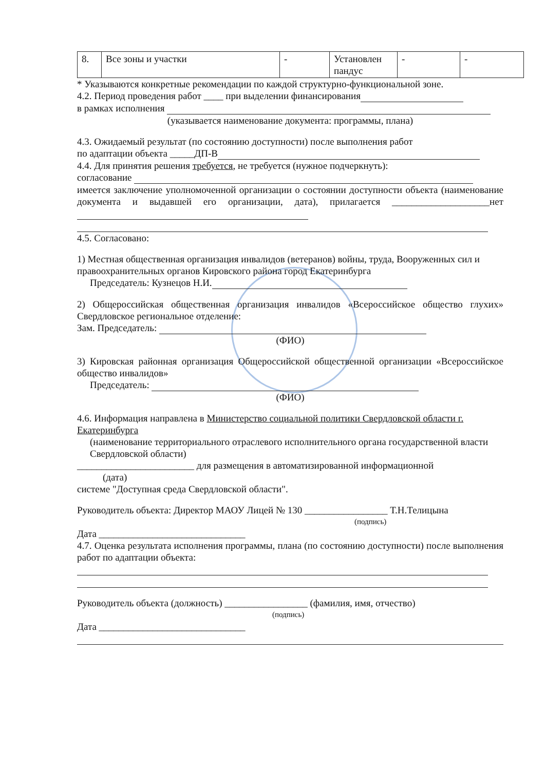| 8. | Все зоны и участки | - | Установлен пандус | - | - |
* Указываются конкретные рекомендации по каждой структурно-функциональной зоне.
4.2. Период проведения работ ____ при выделении финансирования
в рамках исполнения
(указывается наименование документа: программы, плана)
4.3. Ожидаемый результат (по состоянию доступности) после выполнения работ
по адаптации объекта _____ДП-В
4.4. Для принятия решения требуется, не требуется (нужное подчеркнуть):
согласование
имеется заключение уполномоченной организации о состоянии доступности объекта (наименование документа и выдавшей его организации, дата), прилагается ____________________нет
4.5. Согласовано:
1) Местная общественная организация инвалидов (ветеранов) войны, труда, Вооруженных сил и правоохранительных органов Кировского района город Екатеринбурга
Председатель: Кузнецов Н.И.
2) Общероссийская общественная организация инвалидов «Всероссийское общество глухих» Свердловское региональное отделение:
Зам. Председатель:
(ФИО)
3) Кировская районная организация Общероссийской общественной организации «Всероссийское общество инвалидов»
Председатель:
(ФИО)
4.6. Информация направлена в Министерство социальной политики Свердловской области г. Екатеринбурга
(наименование территориального отраслевого исполнительного органа государственной власти Свердловской области)
________________________ для размещения в автоматизированной информационной
(дата)
системе "Доступная среда Свердловской области".
Руководитель объекта: Директор МАОУ Лицей № 130 _________________ Т.Н.Телицына
(подпись)
Дата ______________________________
4.7. Оценка результата исполнения программы, плана (по состоянию доступности) после выполнения работ по адаптации объекта:
Руководитель объекта (должность) _________________ (фамилия, имя, отчество)
(подпись)
Дата ______________________________